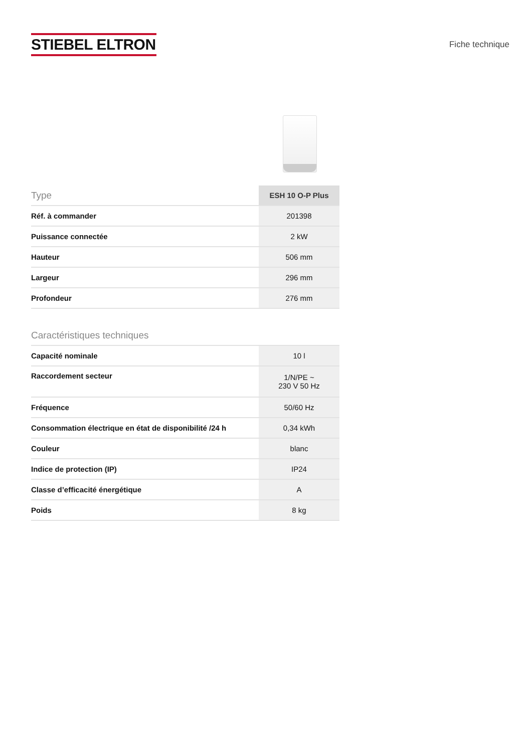STIEBEL ELTRON
Fiche technique
| Type | ESH 10 O-P Plus |
| --- | --- |
| Réf. à commander | 201398 |
| Puissance connectée | 2 kW |
| Hauteur | 506 mm |
| Largeur | 296 mm |
| Profondeur | 276 mm |
Caractéristiques techniques
| Capacité nominale | 10 l |
| Raccordement secteur | 1/N/PE ~ 230 V 50 Hz |
| Fréquence | 50/60 Hz |
| Consommation électrique en état de disponibilité /24 h | 0,34 kWh |
| Couleur | blanc |
| Indice de protection (IP) | IP24 |
| Classe d’efficacité énergétique | A |
| Poids | 8 kg |